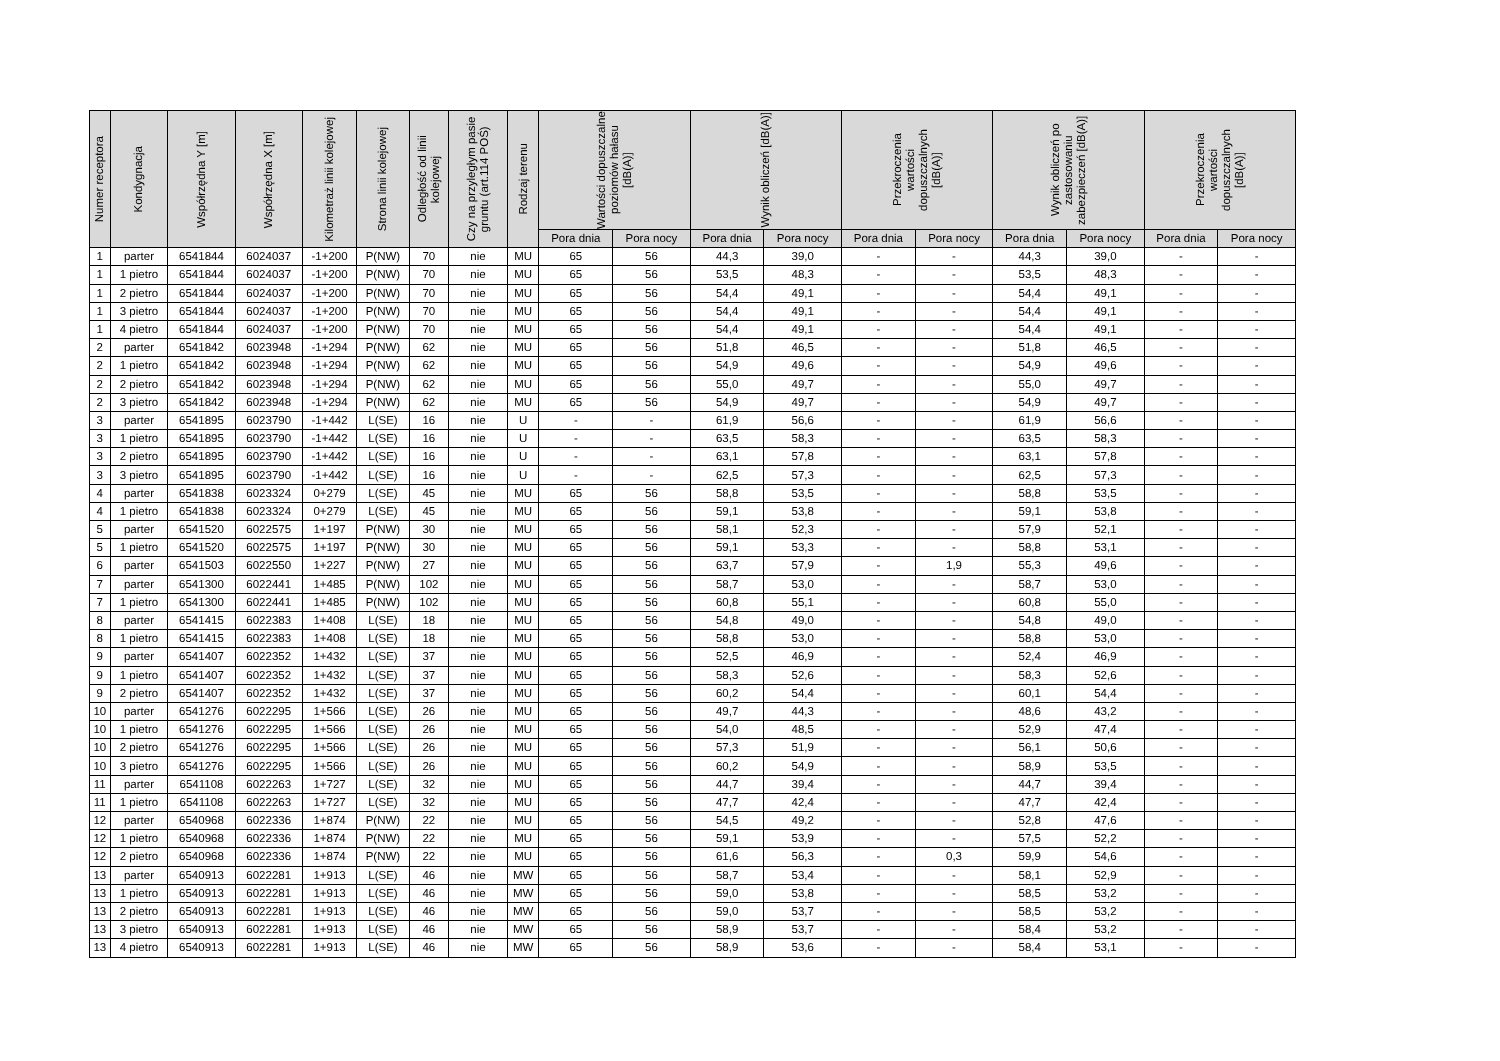| Numer receptora | Kondygnacja | Współrzędna Y [m] | Współrzędna X [m] | Kilometraż linii kolejowej | Strona linii kolejowej | Odległość od linii kolejowej | Czy na przyległym pasie gruntu (art.114 POŚ) | Rodzaj terenu | Wartości dopuszczalne poziomów hałasu [dB(A)] | | Wynik obliczeń [dB(A)] | | Przekroczenia wartości dopuszczalnych [dB(A)] | | Wynik obliczeń po zastosowaniu zabezpieczeń [dB(A)] | | Przekroczenia wartości dopuszczalnych [dB(A)] | |
| --- | --- | --- | --- | --- | --- | --- | --- | --- | --- | --- | --- | --- | --- | --- | --- | --- | --- | --- |
| | | | | | | | | | Pora dnia | Pora nocy | Pora dnia | Pora nocy | Pora dnia | Pora nocy | Pora dnia | Pora nocy | Pora dnia | Pora nocy |
| 1 | parter | 6541844 | 6024037 | -1+200 | P(NW) | 70 | nie | MU | 65 | 56 | 44,3 | 39,0 | - | - | 44,3 | 39,0 | - | - |
| 1 | 1 pietro | 6541844 | 6024037 | -1+200 | P(NW) | 70 | nie | MU | 65 | 56 | 53,5 | 48,3 | - | - | 53,5 | 48,3 | - | - |
| 1 | 2 pietro | 6541844 | 6024037 | -1+200 | P(NW) | 70 | nie | MU | 65 | 56 | 54,4 | 49,1 | - | - | 54,4 | 49,1 | - | - |
| 1 | 3 pietro | 6541844 | 6024037 | -1+200 | P(NW) | 70 | nie | MU | 65 | 56 | 54,4 | 49,1 | - | - | 54,4 | 49,1 | - | - |
| 1 | 4 pietro | 6541844 | 6024037 | -1+200 | P(NW) | 70 | nie | MU | 65 | 56 | 54,4 | 49,1 | - | - | 54,4 | 49,1 | - | - |
| 2 | parter | 6541842 | 6023948 | -1+294 | P(NW) | 62 | nie | MU | 65 | 56 | 51,8 | 46,5 | - | - | 51,8 | 46,5 | - | - |
| 2 | 1 pietro | 6541842 | 6023948 | -1+294 | P(NW) | 62 | nie | MU | 65 | 56 | 54,9 | 49,6 | - | - | 54,9 | 49,6 | - | - |
| 2 | 2 pietro | 6541842 | 6023948 | -1+294 | P(NW) | 62 | nie | MU | 65 | 56 | 55,0 | 49,7 | - | - | 55,0 | 49,7 | - | - |
| 2 | 3 pietro | 6541842 | 6023948 | -1+294 | P(NW) | 62 | nie | MU | 65 | 56 | 54,9 | 49,7 | - | - | 54,9 | 49,7 | - | - |
| 3 | parter | 6541895 | 6023790 | -1+442 | L(SE) | 16 | nie | U | - | - | 61,9 | 56,6 | - | - | 61,9 | 56,6 | - | - |
| 3 | 1 pietro | 6541895 | 6023790 | -1+442 | L(SE) | 16 | nie | U | - | - | 63,5 | 58,3 | - | - | 63,5 | 58,3 | - | - |
| 3 | 2 pietro | 6541895 | 6023790 | -1+442 | L(SE) | 16 | nie | U | - | - | 63,1 | 57,8 | - | - | 63,1 | 57,8 | - | - |
| 3 | 3 pietro | 6541895 | 6023790 | -1+442 | L(SE) | 16 | nie | U | - | - | 62,5 | 57,3 | - | - | 62,5 | 57,3 | - | - |
| 4 | parter | 6541838 | 6023324 | 0+279 | L(SE) | 45 | nie | MU | 65 | 56 | 58,8 | 53,5 | - | - | 58,8 | 53,5 | - | - |
| 4 | 1 pietro | 6541838 | 6023324 | 0+279 | L(SE) | 45 | nie | MU | 65 | 56 | 59,1 | 53,8 | - | - | 59,1 | 53,8 | - | - |
| 5 | parter | 6541520 | 6022575 | 1+197 | P(NW) | 30 | nie | MU | 65 | 56 | 58,1 | 52,3 | - | - | 57,9 | 52,1 | - | - |
| 5 | 1 pietro | 6541520 | 6022575 | 1+197 | P(NW) | 30 | nie | MU | 65 | 56 | 59,1 | 53,3 | - | - | 58,8 | 53,1 | - | - |
| 6 | parter | 6541503 | 6022550 | 1+227 | P(NW) | 27 | nie | MU | 65 | 56 | 63,7 | 57,9 | - | 1,9 | 55,3 | 49,6 | - | - |
| 7 | parter | 6541300 | 6022441 | 1+485 | P(NW) | 102 | nie | MU | 65 | 56 | 58,7 | 53,0 | - | - | 58,7 | 53,0 | - | - |
| 7 | 1 pietro | 6541300 | 6022441 | 1+485 | P(NW) | 102 | nie | MU | 65 | 56 | 60,8 | 55,1 | - | - | 60,8 | 55,0 | - | - |
| 8 | parter | 6541415 | 6022383 | 1+408 | L(SE) | 18 | nie | MU | 65 | 56 | 54,8 | 49,0 | - | - | 54,8 | 49,0 | - | - |
| 8 | 1 pietro | 6541415 | 6022383 | 1+408 | L(SE) | 18 | nie | MU | 65 | 56 | 58,8 | 53,0 | - | - | 58,8 | 53,0 | - | - |
| 9 | parter | 6541407 | 6022352 | 1+432 | L(SE) | 37 | nie | MU | 65 | 56 | 52,5 | 46,9 | - | - | 52,4 | 46,9 | - | - |
| 9 | 1 pietro | 6541407 | 6022352 | 1+432 | L(SE) | 37 | nie | MU | 65 | 56 | 58,3 | 52,6 | - | - | 58,3 | 52,6 | - | - |
| 9 | 2 pietro | 6541407 | 6022352 | 1+432 | L(SE) | 37 | nie | MU | 65 | 56 | 60,2 | 54,4 | - | - | 60,1 | 54,4 | - | - |
| 10 | parter | 6541276 | 6022295 | 1+566 | L(SE) | 26 | nie | MU | 65 | 56 | 49,7 | 44,3 | - | - | 48,6 | 43,2 | - | - |
| 10 | 1 pietro | 6541276 | 6022295 | 1+566 | L(SE) | 26 | nie | MU | 65 | 56 | 54,0 | 48,5 | - | - | 52,9 | 47,4 | - | - |
| 10 | 2 pietro | 6541276 | 6022295 | 1+566 | L(SE) | 26 | nie | MU | 65 | 56 | 57,3 | 51,9 | - | - | 56,1 | 50,6 | - | - |
| 10 | 3 pietro | 6541276 | 6022295 | 1+566 | L(SE) | 26 | nie | MU | 65 | 56 | 60,2 | 54,9 | - | - | 58,9 | 53,5 | - | - |
| 11 | parter | 6541108 | 6022263 | 1+727 | L(SE) | 32 | nie | MU | 65 | 56 | 44,7 | 39,4 | - | - | 44,7 | 39,4 | - | - |
| 11 | 1 pietro | 6541108 | 6022263 | 1+727 | L(SE) | 32 | nie | MU | 65 | 56 | 47,7 | 42,4 | - | - | 47,7 | 42,4 | - | - |
| 12 | parter | 6540968 | 6022336 | 1+874 | P(NW) | 22 | nie | MU | 65 | 56 | 54,5 | 49,2 | - | - | 52,8 | 47,6 | - | - |
| 12 | 1 pietro | 6540968 | 6022336 | 1+874 | P(NW) | 22 | nie | MU | 65 | 56 | 59,1 | 53,9 | - | - | 57,5 | 52,2 | - | - |
| 12 | 2 pietro | 6540968 | 6022336 | 1+874 | P(NW) | 22 | nie | MU | 65 | 56 | 61,6 | 56,3 | - | 0,3 | 59,9 | 54,6 | - | - |
| 13 | parter | 6540913 | 6022281 | 1+913 | L(SE) | 46 | nie | MW | 65 | 56 | 58,7 | 53,4 | - | - | 58,1 | 52,9 | - | - |
| 13 | 1 pietro | 6540913 | 6022281 | 1+913 | L(SE) | 46 | nie | MW | 65 | 56 | 59,0 | 53,8 | - | - | 58,5 | 53,2 | - | - |
| 13 | 2 pietro | 6540913 | 6022281 | 1+913 | L(SE) | 46 | nie | MW | 65 | 56 | 59,0 | 53,7 | - | - | 58,5 | 53,2 | - | - |
| 13 | 3 pietro | 6540913 | 6022281 | 1+913 | L(SE) | 46 | nie | MW | 65 | 56 | 58,9 | 53,7 | - | - | 58,4 | 53,2 | - | - |
| 13 | 4 pietro | 6540913 | 6022281 | 1+913 | L(SE) | 46 | nie | MW | 65 | 56 | 58,9 | 53,6 | - | - | 58,4 | 53,1 | - | - |